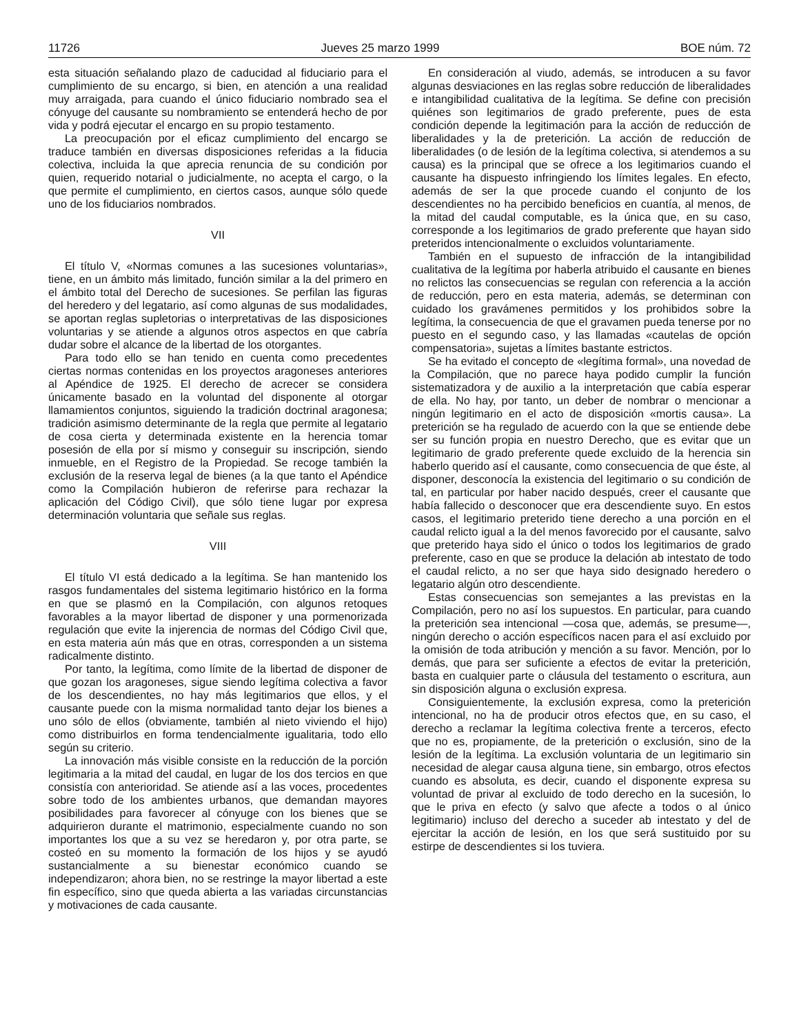11726 Jueves 25 marzo 1999 BOE núm. 72
esta situación señalando plazo de caducidad al fiduciario para el cumplimiento de su encargo, si bien, en atención a una realidad muy arraigada, para cuando el único fiduciario nombrado sea el cónyuge del causante su nombramiento se entenderá hecho de por vida y podrá ejecutar el encargo en su propio testamento.
La preocupación por el eficaz cumplimiento del encargo se traduce también en diversas disposiciones referidas a la fiducia colectiva, incluida la que aprecia renuncia de su condición por quien, requerido notarial o judicialmente, no acepta el cargo, o la que permite el cumplimiento, en ciertos casos, aunque sólo quede uno de los fiduciarios nombrados.
VII
El título V, «Normas comunes a las sucesiones voluntarias», tiene, en un ámbito más limitado, función similar a la del primero en el ámbito total del Derecho de sucesiones. Se perfilan las figuras del heredero y del legatario, así como algunas de sus modalidades, se aportan reglas supletorias o interpretativas de las disposiciones voluntarias y se atiende a algunos otros aspectos en que cabría dudar sobre el alcance de la libertad de los otorgantes.
Para todo ello se han tenido en cuenta como precedentes ciertas normas contenidas en los proyectos aragoneses anteriores al Apéndice de 1925. El derecho de acrecer se considera únicamente basado en la voluntad del disponente al otorgar llamamientos conjuntos, siguiendo la tradición doctrinal aragonesa; tradición asimismo determinante de la regla que permite al legatario de cosa cierta y determinada existente en la herencia tomar posesión de ella por sí mismo y conseguir su inscripción, siendo inmueble, en el Registro de la Propiedad. Se recoge también la exclusión de la reserva legal de bienes (a la que tanto el Apéndice como la Compilación hubieron de referirse para rechazar la aplicación del Código Civil), que sólo tiene lugar por expresa determinación voluntaria que señale sus reglas.
VIII
El título VI está dedicado a la legítima. Se han mantenido los rasgos fundamentales del sistema legitimario histórico en la forma en que se plasmó en la Compilación, con algunos retoques favorables a la mayor libertad de disponer y una pormenorizada regulación que evite la injerencia de normas del Código Civil que, en esta materia aún más que en otras, corresponden a un sistema radicalmente distinto.
Por tanto, la legítima, como límite de la libertad de disponer de que gozan los aragoneses, sigue siendo legítima colectiva a favor de los descendientes, no hay más legitimarios que ellos, y el causante puede con la misma normalidad tanto dejar los bienes a uno sólo de ellos (obviamente, también al nieto viviendo el hijo) como distribuirlos en forma tendencialmente igualitaria, todo ello según su criterio.
La innovación más visible consiste en la reducción de la porción legitimaria a la mitad del caudal, en lugar de los dos tercios en que consistía con anterioridad. Se atiende así a las voces, procedentes sobre todo de los ambientes urbanos, que demandan mayores posibilidades para favorecer al cónyuge con los bienes que se adquirieron durante el matrimonio, especialmente cuando no son importantes los que a su vez se heredaron y, por otra parte, se costeó en su momento la formación de los hijos y se ayudó sustancialmente a su bienestar económico cuando se independizaron; ahora bien, no se restringe la mayor libertad a este fin específico, sino que queda abierta a las variadas circunstancias y motivaciones de cada causante.
En consideración al viudo, además, se introducen a su favor algunas desviaciones en las reglas sobre reducción de liberalidades e intangibilidad cualitativa de la legítima. Se define con precisión quiénes son legitimarios de grado preferente, pues de esta condición depende la legitimación para la acción de reducción de liberalidades y la de preterición. La acción de reducción de liberalidades (o de lesión de la legítima colectiva, si atendemos a su causa) es la principal que se ofrece a los legitimarios cuando el causante ha dispuesto infringiendo los límites legales. En efecto, además de ser la que procede cuando el conjunto de los descendientes no ha percibido beneficios en cuantía, al menos, de la mitad del caudal computable, es la única que, en su caso, corresponde a los legitimarios de grado preferente que hayan sido preteridos intencionalmente o excluidos voluntariamente.
También en el supuesto de infracción de la intangibilidad cualitativa de la legítima por haberla atribuido el causante en bienes no relictos las consecuencias se regulan con referencia a la acción de reducción, pero en esta materia, además, se determinan con cuidado los gravámenes permitidos y los prohibidos sobre la legítima, la consecuencia de que el gravamen pueda tenerse por no puesto en el segundo caso, y las llamadas «cautelas de opción compensatoria», sujetas a límites bastante estrictos.
Se ha evitado el concepto de «legítima formal», una novedad de la Compilación, que no parece haya podido cumplir la función sistematizadora y de auxilio a la interpretación que cabía esperar de ella. No hay, por tanto, un deber de nombrar o mencionar a ningún legitimario en el acto de disposición «mortis causa». La preterición se ha regulado de acuerdo con la que se entiende debe ser su función propia en nuestro Derecho, que es evitar que un legitimario de grado preferente quede excluido de la herencia sin haberlo querido así el causante, como consecuencia de que éste, al disponer, desconocía la existencia del legitimario o su condición de tal, en particular por haber nacido después, creer el causante que había fallecido o desconocer que era descendiente suyo. En estos casos, el legitimario preterido tiene derecho a una porción en el caudal relicto igual a la del menos favorecido por el causante, salvo que preterido haya sido el único o todos los legitimarios de grado preferente, caso en que se produce la delación ab intestato de todo el caudal relicto, a no ser que haya sido designado heredero o legatario algún otro descendiente.
Estas consecuencias son semejantes a las previstas en la Compilación, pero no así los supuestos. En particular, para cuando la preterición sea intencional —cosa que, además, se presume—, ningún derecho o acción específicos nacen para el así excluido por la omisión de toda atribución y mención a su favor. Mención, por lo demás, que para ser suficiente a efectos de evitar la preterición, basta en cualquier parte o cláusula del testamento o escritura, aun sin disposición alguna o exclusión expresa.
Consiguientemente, la exclusión expresa, como la preterición intencional, no ha de producir otros efectos que, en su caso, el derecho a reclamar la legítima colectiva frente a terceros, efecto que no es, propiamente, de la preterición o exclusión, sino de la lesión de la legítima. La exclusión voluntaria de un legitimario sin necesidad de alegar causa alguna tiene, sin embargo, otros efectos cuando es absoluta, es decir, cuando el disponente expresa su voluntad de privar al excluido de todo derecho en la sucesión, lo que le priva en efecto (y salvo que afecte a todos o al único legitimario) incluso del derecho a suceder ab intestato y del de ejercitar la acción de lesión, en los que será sustituido por su estirpe de descendientes si los tuviera.